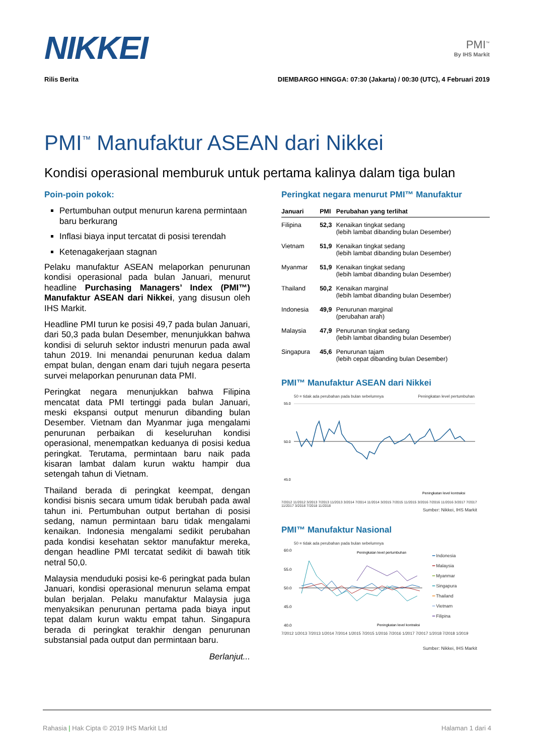NIKKEI
PMI<sup>™</sup>
By IHS Markit
Rilis Berita DIEMBARGO HINGGA: 07:30 (Jakarta) / 00:30 (UTC), 4 Februari 2019
PMI<sup>™</sup> Manufaktur ASEAN dari Nikkei
Kondisi operasional memburuk untuk pertama kalinya dalam tiga bulan
Poin-poin pokok:
Pertumbuhan output menurun karena permintaan baru berkurang
Inflasi biaya input tercatat di posisi terendah
Ketenagakerjaan stagnan
Pelaku manufaktur ASEAN melaporkan penurunan kondisi operasional pada bulan Januari, menurut headline Purchasing Managers’ Index (PMI™) Manufaktur ASEAN dari Nikkei, yang disusun oleh IHS Markit.
Headline PMI turun ke posisi 49,7 pada bulan Januari, dari 50,3 pada bulan Desember, menunjukkan bahwa kondisi di seluruh sektor industri menurun pada awal tahun 2019. Ini menandai penurunan kedua dalam empat bulan, dengan enam dari tujuh negara peserta survei melaporkan penurunan data PMI.
Peringkat negara menunjukkan bahwa Filipina mencatat data PMI tertinggi pada bulan Januari, meski ekspansi output menurun dibanding bulan Desember. Vietnam dan Myanmar juga mengalami penurunan perbaikan di keseluruhan kondisi operasional, menempatkan keduanya di posisi kedua peringkat. Terutama, permintaan baru naik pada kisaran lambat dalam kurun waktu hampir dua setengah tahun di Vietnam.
Thailand berada di peringkat keempat, dengan kondisi bisnis secara umum tidak berubah pada awal tahun ini. Pertumbuhan output bertahan di posisi sedang, namun permintaan baru tidak mengalami kenaikan. Indonesia mengalami sedikit perubahan pada kondisi kesehatan sektor manufaktur mereka, dengan headline PMI tercatat sedikit di bawah titik netral 50,0.
Malaysia menduduki posisi ke-6 peringkat pada bulan Januari, kondisi operasional menurun selama empat bulan berjalan. Pelaku manufaktur Malaysia juga menyaksikan penurunan pertama pada biaya input tepat dalam kurun waktu empat tahun. Singapura berada di peringkat terakhir dengan penurunan substansial pada output dan permintaan baru.
Berlanjut...
Peringkat negara menurut PMI™ Manufaktur
| Januari | PMI | Perubahan yang terlihat |
| --- | --- | --- |
| Filipina | 52,3 | Kenaikan tingkat sedang (lebih lambat dibanding bulan Desember) |
| Vietnam | 51,9 | Kenaikan tingkat sedang (lebih lambat dibanding bulan Desember) |
| Myanmar | 51,9 | Kenaikan tingkat sedang (lebih lambat dibanding bulan Desember) |
| Thailand | 50,2 | Kenaikan marginal (lebih lambat dibanding bulan Desember) |
| Indonesia | 49,9 | Penurunan marginal (perubahan arah) |
| Malaysia | 47,9 | Penurunan tingkat sedang (lebih lambat dibanding bulan Desember) |
| Singapura | 45,6 | Penurunan tajam (lebih cepat dibanding bulan Desember) |
PMI™ Manufaktur ASEAN dari Nikkei
50 = tidak ada perubahan pada bulan sebelumnya Peningkatan level pertumbuhan
55.0
50.0
45.0
Peningkatan level kontraksi
7/2012 11/2012 3/2013 7/2013 11/2013 3/2014 7/2014 11/2014 3/2015 7/2015 11/2015 3/2016 7/2016 11/2016 3/2017 7/2017 11/2017 3/2018 7/2018 11/2018
Sumber: Nikkei, IHS Markit
PMI™ Manufaktur Nasional
50 = tidak ada perubahan pada bulan sebelumnya
60.0
55.0
50.0
45.0
40.0
Peningkatan level pertumbuhan
Peningkatan level kontraksi
━ Indonesia
━ Malaysia
━ Myanmar
━ Singapura
━ Thailand
━ Vietnam
━ Filipina
7/2012 1/2013 7/2013 1/2014 7/2014 1/2015 7/2015 1/2016 7/2016 1/2017 7/2017 1/2018 7/2018 1/2019
Sumber: Nikkei, IHS Markit
Rahasia | Hak Cipta © 2019 IHS Markit Ltd Halaman 1 dari 4